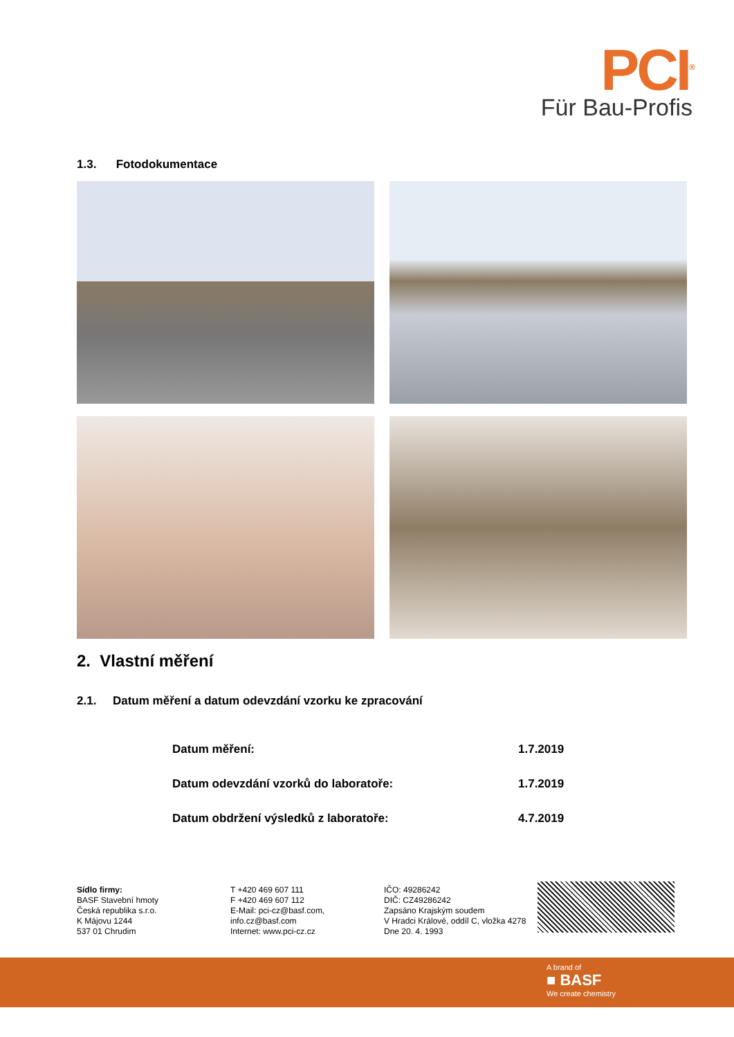PCI<sup>®</sup>
Für Bau-Profis
1.3. Fotodokumentace
2. Vlastní měření
2.1. Datum měření a datum odevzdání vzorku ke zpracování
| Datum měření: | 1.7.2019 |
| Datum odevzdání vzorků do laboratoře: | 1.7.2019 |
| Datum obdržení výsledků z laboratoře: | 4.7.2019 |
Sídlo firmy:
BASF Stavební hmoty
Česká republika s.r.o.
K Májovu 1244
537 01 Chrudim
T +420 469 607 111
F +420 469 607 112
E-Mail: pci-cz@basf.com,
info.cz@basf.com
Internet: www.pci-cz.cz
IČO: 49286242
DIČ: CZ49286242
Zapsáno Krajským soudem
V Hradci Králové, oddíl C, vložka 4278
Dne 20. 4. 1993
A brand of
■ BASF
We create chemistry